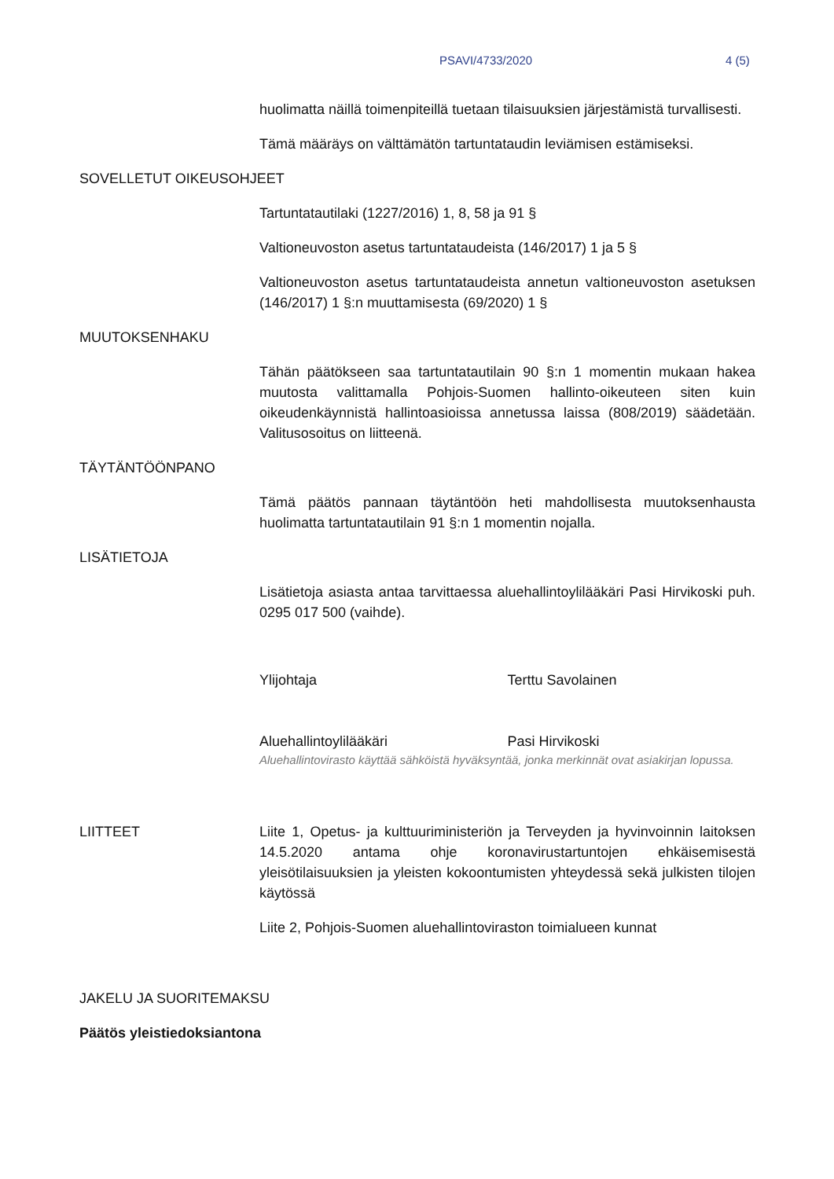PSAVI/4733/2020 4 (5)
huolimatta näillä toimenpiteillä tuetaan tilaisuuksien järjestämistä turvallisesti.
Tämä määräys on välttämätön tartuntataudin leviämisen estämiseksi.
SOVELLETUT OIKEUSOHJEET
Tartuntatautilaki (1227/2016) 1, 8, 58 ja 91 §
Valtioneuvoston asetus tartuntataudeista (146/2017) 1 ja 5 §
Valtioneuvoston asetus tartuntataudeista annetun valtioneuvoston asetuksen (146/2017) 1 §:n muuttamisesta (69/2020) 1 §
MUUTOKSENHAKU
Tähän päätökseen saa tartuntatautilain 90 §:n 1 momentin mukaan hakea muutosta valittamalla Pohjois-Suomen hallinto-oikeuteen siten kuin oikeudenkäynnistä hallintoasioissa annetussa laissa (808/2019) säädetään. Valitusosoitus on liitteenä.
TÄYTÄNTÖÖNPANO
Tämä päätös pannaan täytäntöön heti mahdollisesta muutoksenhausta huolimatta tartuntatautilain 91 §:n 1 momentin nojalla.
LISÄTIETOJA
Lisätietoja asiasta antaa tarvittaessa aluehallintoylilääkäri Pasi Hirvikoski puh. 0295 017 500 (vaihde).
Ylijohtaja Terttu Savolainen
Aluehallintoylilääkäri Pasi Hirvikoski
Aluehallintovirasto käyttää sähköistä hyväksyntää, jonka merkinnät ovat asiakirjan lopussa.
LIITTEET Liite 1, Opetus- ja kulttuuriministeriön ja Terveyden ja hyvinvoinnin laitoksen 14.5.2020 antama ohje koronavirustartuntojen ehkäisemisestä yleisötilaisuuksien ja yleisten kokoontumisten yhteydessä sekä julkisten tilojen käytössä
Liite 2, Pohjois-Suomen aluehallintoviraston toimialueen kunnat
JAKELU JA SUORITEMAKSU
Päätös yleistiedoksiantona